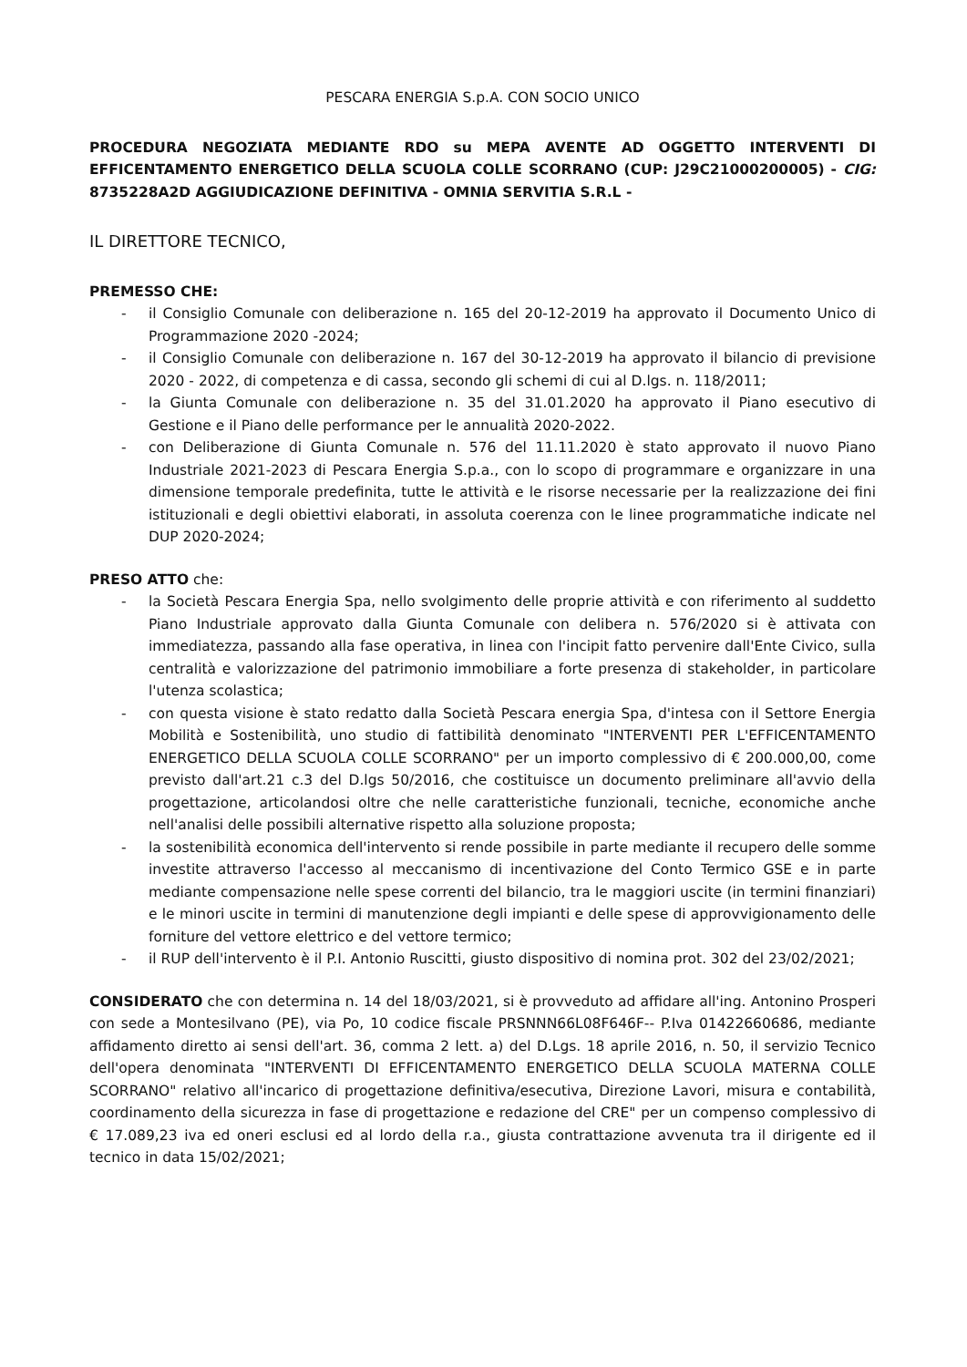PESCARA ENERGIA S.p.A. CON SOCIO UNICO
PROCEDURA NEGOZIATA MEDIANTE RDO su MEPA AVENTE AD OGGETTO INTERVENTI DI EFFICENTAMENTO ENERGETICO DELLA SCUOLA COLLE SCORRANO (CUP: J29C21000200005) - CIG: 8735228A2D AGGIUDICAZIONE DEFINITIVA - OMNIA SERVITIA S.R.L -
IL DIRETTORE TECNICO,
PREMESSO CHE:
- il Consiglio Comunale con deliberazione n. 165 del 20-12-2019 ha approvato il Documento Unico di Programmazione 2020 -2024;
- il Consiglio Comunale con deliberazione n. 167 del 30-12-2019 ha approvato il bilancio di previsione 2020 - 2022, di competenza e di cassa, secondo gli schemi di cui al D.lgs. n. 118/2011;
- la Giunta Comunale con deliberazione n. 35 del 31.01.2020 ha approvato il Piano esecutivo di Gestione e il Piano delle performance per le annualità 2020-2022.
- con Deliberazione di Giunta Comunale n. 576 del 11.11.2020 è stato approvato il nuovo Piano Industriale 2021-2023 di Pescara Energia S.p.a., con lo scopo di programmare e organizzare in una dimensione temporale predefinita, tutte le attività e le risorse necessarie per la realizzazione dei fini istituzionali e degli obiettivi elaborati, in assoluta coerenza con le linee programmatiche indicate nel DUP 2020-2024;
PRESO ATTO che:
- la Società Pescara Energia Spa, nello svolgimento delle proprie attività e con riferimento al suddetto Piano Industriale approvato dalla Giunta Comunale con delibera n. 576/2020 si è attivata con immediatezza, passando alla fase operativa, in linea con l'incipit fatto pervenire dall'Ente Civico, sulla centralità e valorizzazione del patrimonio immobiliare a forte presenza di stakeholder, in particolare l'utenza scolastica;
- con questa visione è stato redatto dalla Società Pescara energia Spa, d'intesa con il Settore Energia Mobilità e Sostenibilità, uno studio di fattibilità denominato "INTERVENTI PER L'EFFICENTAMENTO ENERGETICO DELLA SCUOLA COLLE SCORRANO" per un importo complessivo di € 200.000,00, come previsto dall'art.21 c.3 del D.lgs 50/2016, che costituisce un documento preliminare all'avvio della progettazione, articolandosi oltre che nelle caratteristiche funzionali, tecniche, economiche anche nell'analisi delle possibili alternative rispetto alla soluzione proposta;
- la sostenibilità economica dell'intervento si rende possibile in parte mediante il recupero delle somme investite attraverso l'accesso al meccanismo di incentivazione del Conto Termico GSE e in parte mediante compensazione nelle spese correnti del bilancio, tra le maggiori uscite (in termini finanziari) e le minori uscite in termini di manutenzione degli impianti e delle spese di approvvigionamento delle forniture del vettore elettrico e del vettore termico;
- il RUP dell'intervento è il P.I. Antonio Ruscitti, giusto dispositivo di nomina prot. 302 del 23/02/2021;
CONSIDERATO che con determina n. 14 del 18/03/2021, si è provveduto ad affidare all'ing. Antonino Prosperi con sede a Montesilvano (PE), via Po, 10 codice fiscale PRSNNN66L08F646F-- P.Iva 01422660686, mediante affidamento diretto ai sensi dell'art. 36, comma 2 lett. a) del D.Lgs. 18 aprile 2016, n. 50, il servizio Tecnico dell'opera denominata "INTERVENTI DI EFFICENTAMENTO ENERGETICO DELLA SCUOLA MATERNA COLLE SCORRANO" relativo all'incarico di progettazione definitiva/esecutiva, Direzione Lavori, misura e contabilità, coordinamento della sicurezza in fase di progettazione e redazione del CRE" per un compenso complessivo di € 17.089,23 iva ed oneri esclusi ed al lordo della r.a., giusta contrattazione avvenuta tra il dirigente ed il tecnico in data 15/02/2021;